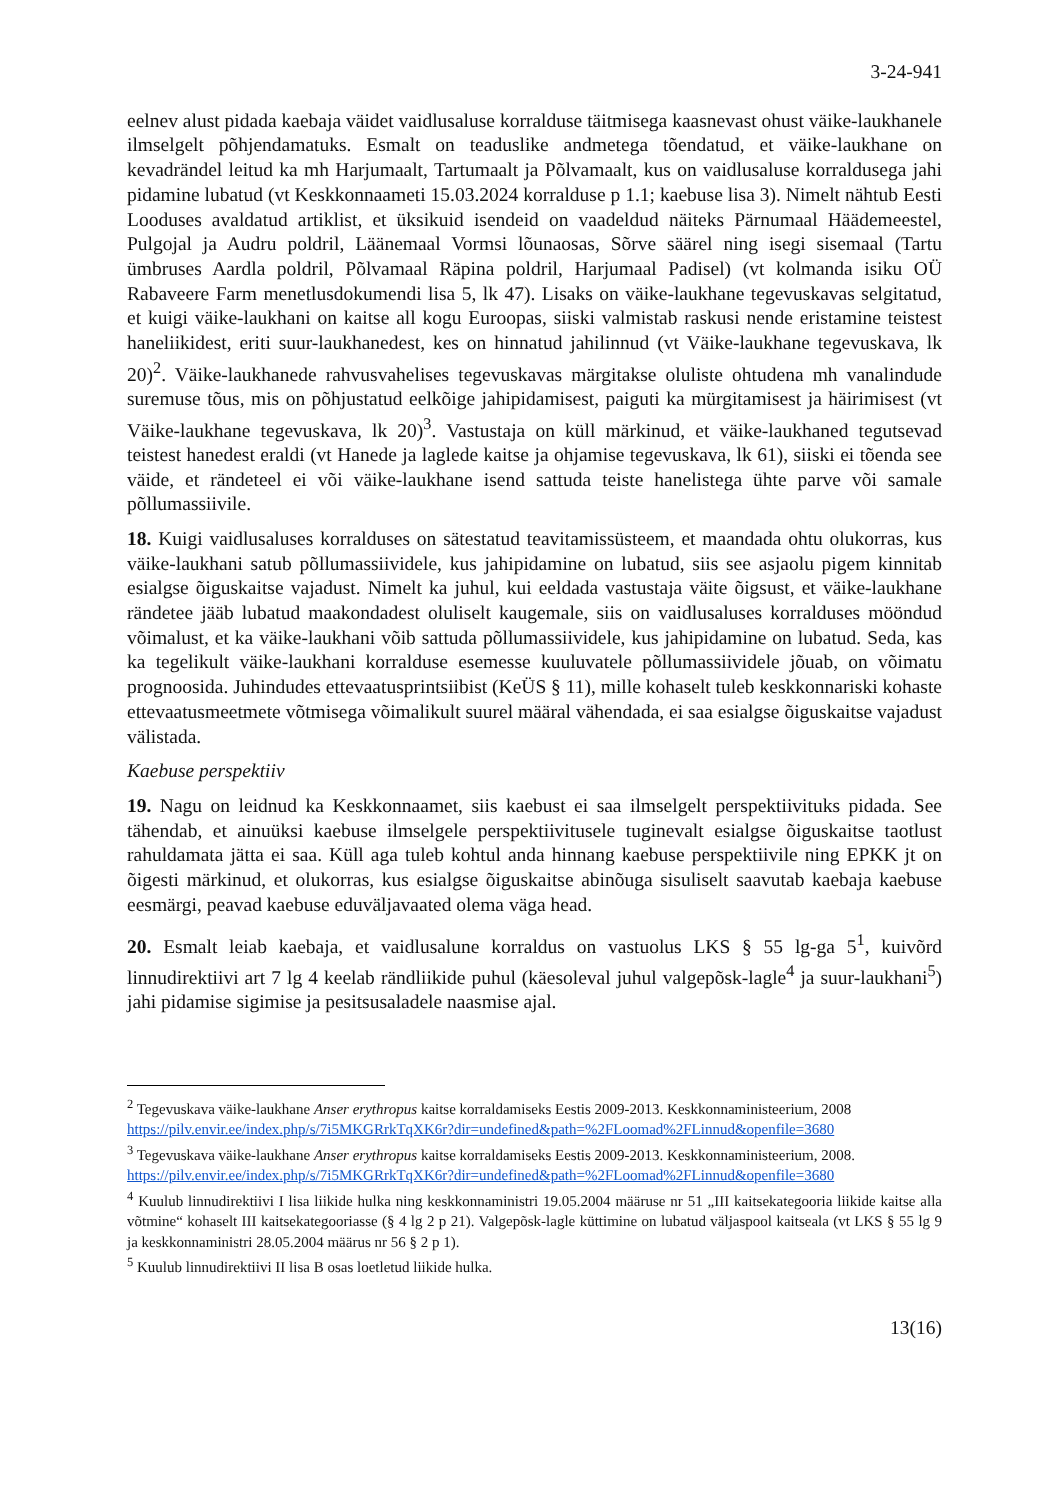3-24-941
eelnev alust pidada kaebaja väidet vaidlusaluse korralduse täitmisega kaasnevast ohust väike-laukhanele ilmselgelt põhjendamatuks. Esmalt on teaduslike andmetega tõendatud, et väike-laukhane on kevadrändel leitud ka mh Harjumaalt, Tartumaalt ja Põlvamaalt, kus on vaidlusaluse korraldusega jahi pidamine lubatud (vt Keskkonnaameti 15.03.2024 korralduse p 1.1; kaebuse lisa 3). Nimelt nähtub Eesti Looduses avaldatud artiklist, et üksikuid isendeid on vaadeldud näiteks Pärnumaal Häädemeestel, Pulgojal ja Audru poldril, Läänemaal Vormsi lõunaosas, Sõrve säärel ning isegi sisemaal (Tartu ümbruses Aardla poldril, Põlvamaal Räpina poldril, Harjumaal Padisel) (vt kolmanda isiku OÜ Rabaveere Farm menetlusdokumendi lisa 5, lk 47). Lisaks on väike-laukhane tegevuskavas selgitatud, et kuigi väike-laukhani on kaitse all kogu Euroopas, siiski valmistab raskusi nende eristamine teistest haneliikidest, eriti suur-laukhanedest, kes on hinnatud jahilinnud (vt Väike-laukhane tegevuskava, lk 20)<sup>2</sup>. Väike-laukhanede rahvusvahelises tegevuskavas märgitakse oluliste ohtudena mh vanalindude suremuse tõus, mis on põhjustatud eelkõige jahipidamisest, paiguti ka mürgitamisest ja häirimisest (vt Väike-laukhane tegevuskava, lk 20)<sup>3</sup>. Vastustaja on küll märkinud, et väike-laukhaned tegutsevad teistest hanedest eraldi (vt Hanede ja laglede kaitse ja ohjamise tegevuskava, lk 61), siiski ei tõenda see väide, et rändeteel ei või väike-laukhane isend sattuda teiste hanelistega ühte parve või samale põllumassiivile.
18. Kuigi vaidlusaluses korralduses on sätestatud teavitamissüsteem, et maandada ohtu olukorras, kus väike-laukhani satub põllumassiividele, kus jahipidamine on lubatud, siis see asjaolu pigem kinnitab esialgse õiguskaitse vajadust. Nimelt ka juhul, kui eeldada vastustaja väite õigsust, et väike-laukhane rändetee jääb lubatud maakondadest oluliselt kaugemale, siis on vaidlusaluses korralduses mööndud võimalust, et ka väike-laukhani võib sattuda põllumassiividele, kus jahipidamine on lubatud. Seda, kas ka tegelikult väike-laukhani korralduse esemesse kuuluvatele põllumassiividele jõuab, on võimatu prognoosida. Juhindudes ettevaatusprintsiibist (KeÜS § 11), mille kohaselt tuleb keskkonnariski kohaste ettevaatusmeetmete võtmisega võimalikult suurel määral vähendada, ei saa esialgse õiguskaitse vajadust välistada.
Kaebuse perspektiiv
19. Nagu on leidnud ka Keskkonnaamet, siis kaebust ei saa ilmselgelt perspektiivituks pidada. See tähendab, et ainuüksi kaebuse ilmselgele perspektiivitusele tuginevalt esialgse õiguskaitse taotlust rahuldamata jätta ei saa. Küll aga tuleb kohtul anda hinnang kaebuse perspektiivile ning EPKK jt on õigesti märkinud, et olukorras, kus esialgse õiguskaitse abinõuga sisuliselt saavutab kaebaja kaebuse eesmärgi, peavad kaebuse eduväljavaated olema väga head.
20. Esmalt leiab kaebaja, et vaidlusalune korraldus on vastuolus LKS § 55 lg-ga 5<sup>1</sup>, kuivõrd linnudirektiivi art 7 lg 4 keelab rändliikide puhul (käesoleval juhul valgepõsk-lagle<sup>4</sup> ja suur-laukhani<sup>5</sup>) jahi pidamise sigimise ja pesitsusaladele naasmise ajal.
<sup>2</sup> Tegevuskava väike-laukhane Anser erythropus kaitse korraldamiseks Eestis 2009-2013. Keskkonnaministeerium, 2008
https://pilv.envir.ee/index.php/s/7i5MKGRrkTqXK6r?dir=undefined&path=%2FLoomad%2FLinnud&openfile=3680
<sup>3</sup> Tegevuskava väike-laukhane Anser erythropus kaitse korraldamiseks Eestis 2009-2013. Keskkonnaministeerium, 2008.
https://pilv.envir.ee/index.php/s/7i5MKGRrkTqXK6r?dir=undefined&path=%2FLoomad%2FLinnud&openfile=3680
<sup>4</sup> Kuulub linnudirektiivi I lisa liikide hulka ning keskkonnaministri 19.05.2004 määruse nr 51 „III kaitsekategooria liikide kaitse alla võtmine“ kohaselt III kaitsekategooriasse (§ 4 lg 2 p 21). Valgepõsk-lagle küttimine on lubatud väljaspool kaitseala (vt LKS § 55 lg 9 ja keskkonnaministri 28.05.2004 määrus nr 56 § 2 p 1).
<sup>5</sup> Kuulub linnudirektiivi II lisa B osas loetletud liikide hulka.
13(16)